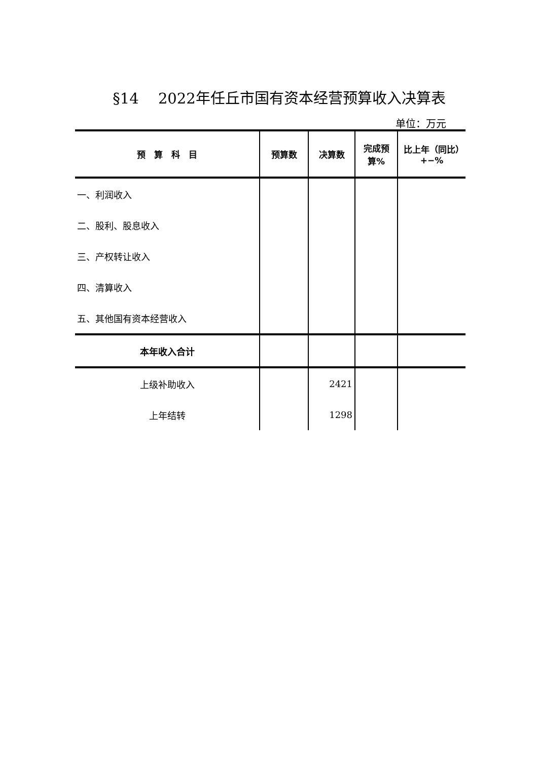§14　 2022年任丘市国有资本经营预算收入决算表
单位：万元
| 预 算 科 目 | 预算数 | 决算数 | 完成预算% | 比上年（同比） +−% |
| --- | --- | --- | --- | --- |
| 一、利润收入 | | | | |
| 二、股利、股息收入 | | | | |
| 三、产权转让收入 | | | | |
| 四、清算收入 | | | | |
| 五、其他国有资本经营收入 | | | | |
| 本年收入合计 | | | | |
| 上级补助收入 | | 2421 | | |
| 上年结转 | | 1298 | | |